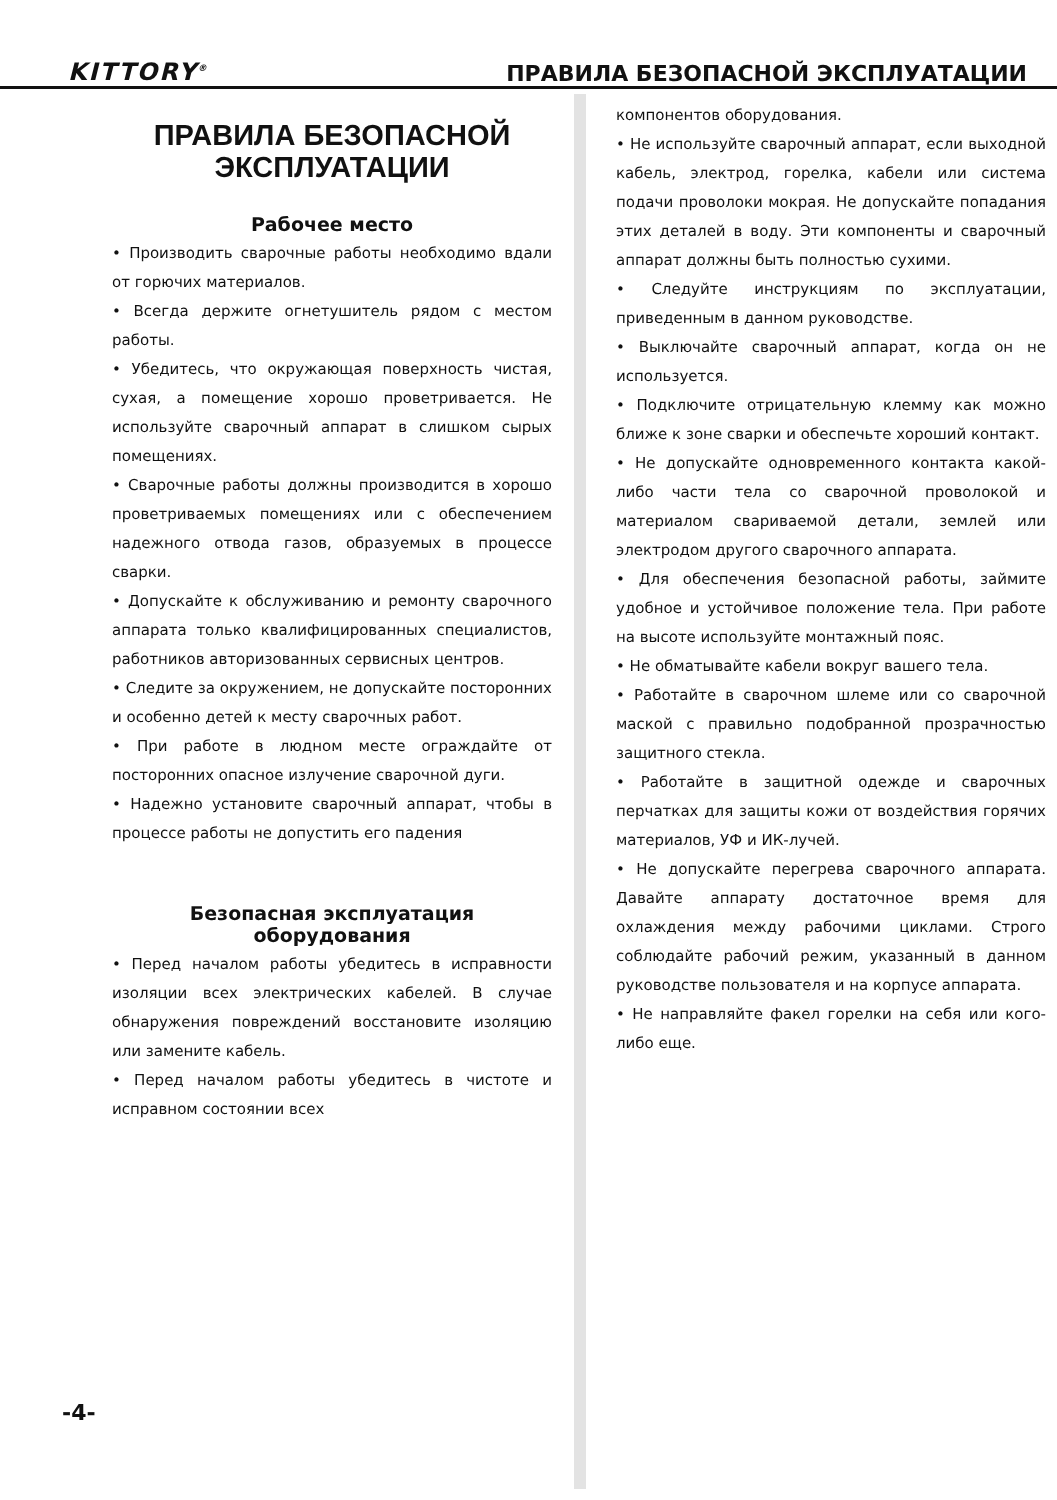KITTORY<sup>®</sup> ПРАВИЛА БЕЗОПАСНОЙ ЭКСПЛУАТАЦИИ
ПРАВИЛА БЕЗОПАСНОЙ ЭКСПЛУАТАЦИИ
Рабочее место
• Производить сварочные работы необходимо вдали от горючих материалов.
• Всегда держите огнетушитель рядом с местом работы.
• Убедитесь, что окружающая поверхность чистая, сухая, а помещение хорошо проветривается. Не используйте сварочный аппарат в слишком сырых помещениях.
• Сварочные работы должны производится в хорошо проветриваемых помещениях или с обеспечением надежного отвода газов, образуемых в процессе сварки.
• Допускайте к обслуживанию и ремонту сварочного аппарата только квалифицированных специалистов, работников авторизованных сервисных центров.
• Следите за окружением, не допускайте посторонних и особенно детей к месту сварочных работ.
• При работе в людном месте ограждайте от посторонних опасное излучение сварочной дуги.
• Надежно установите сварочный аппарат, чтобы в процессе работы не допустить его падения
Безопасная эксплуатация оборудования
• Перед началом работы убедитесь в исправности изоляции всех электрических кабелей. В случае обнаружения повреждений восстановите изоляцию или замените кабель.
• Перед началом работы убедитесь в чистоте и исправном состоянии всех
компонентов оборудования.
• Не используйте сварочный аппарат, если выходной кабель, электрод, горелка, кабели или система подачи проволоки мокрая. Не допускайте попадания этих деталей в воду. Эти компоненты и сварочный аппарат должны быть полностью сухими.
• Следуйте инструкциям по эксплуатации, приведенным в данном руководстве.
• Выключайте сварочный аппарат, когда он не используется.
• Подключите отрицательную клемму как можно ближе к зоне сварки и обеспечьте хороший контакт.
• Не допускайте одновременного контакта какой-либо части тела со сварочной проволокой и материалом свариваемой детали, землей или электродом другого сварочного аппарата.
• Для обеспечения безопасной работы, займите удобное и устойчивое положение тела. При работе на высоте используйте монтажный пояс.
• Не обматывайте кабели вокруг вашего тела.
• Работайте в сварочном шлеме или со сварочной маской с правильно подобранной прозрачностью защитного стекла.
• Работайте в защитной одежде и сварочных перчатках для защиты кожи от воздействия горячих материалов, УФ и ИК-лучей.
• Не допускайте перегрева сварочного аппарата. Давайте аппарату достаточное время для охлаждения между рабочими циклами. Строго соблюдайте рабочий режим, указанный в данном руководстве пользователя и на корпусе аппарата.
• Не направляйте факел горелки на себя или кого-либо еще.
-4-